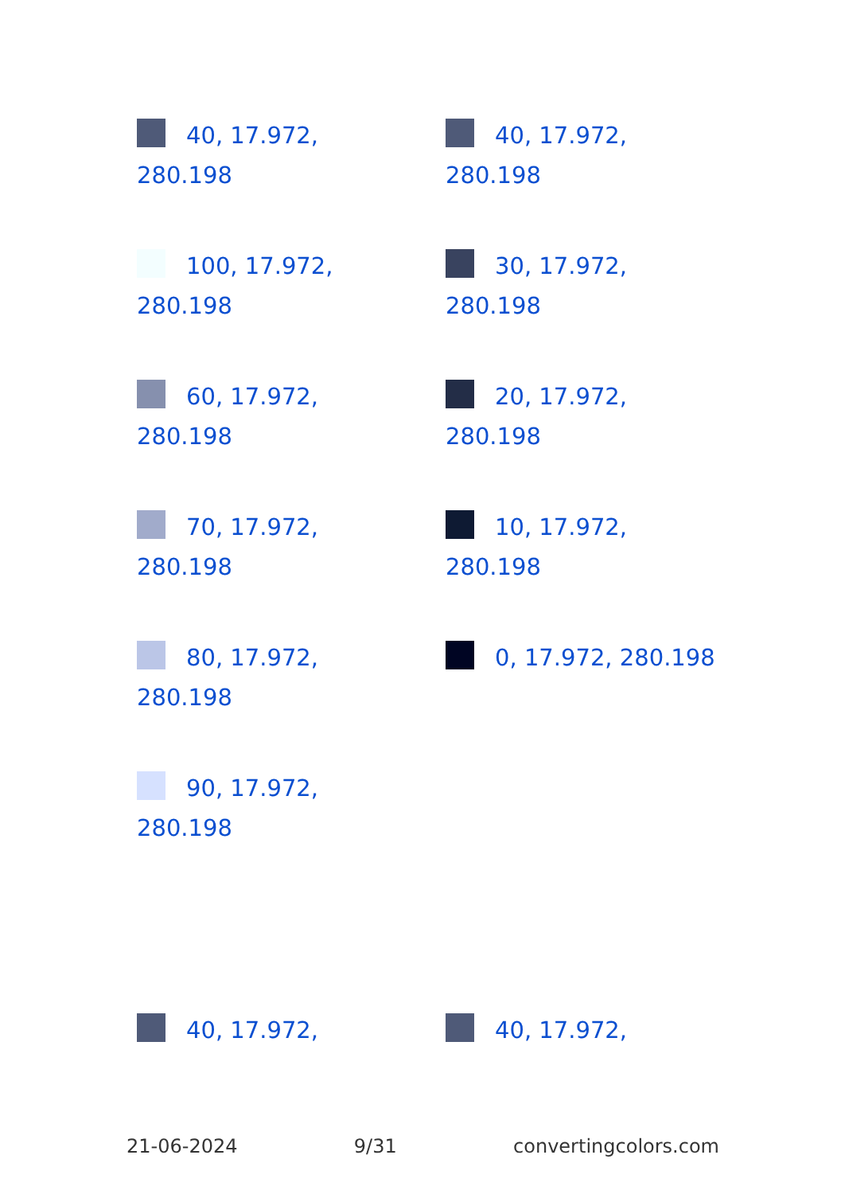40, 17.972,
280.198
40, 17.972,
280.198
100, 17.972,
280.198
30, 17.972,
280.198
60, 17.972,
280.198
20, 17.972,
280.198
70, 17.972,
280.198
10, 17.972,
280.198
80, 17.972,
280.198
0, 17.972, 280.198
90, 17.972,
280.198
40, 17.972,
40, 17.972,
21-06-2024 9/31 convertingcolors.com